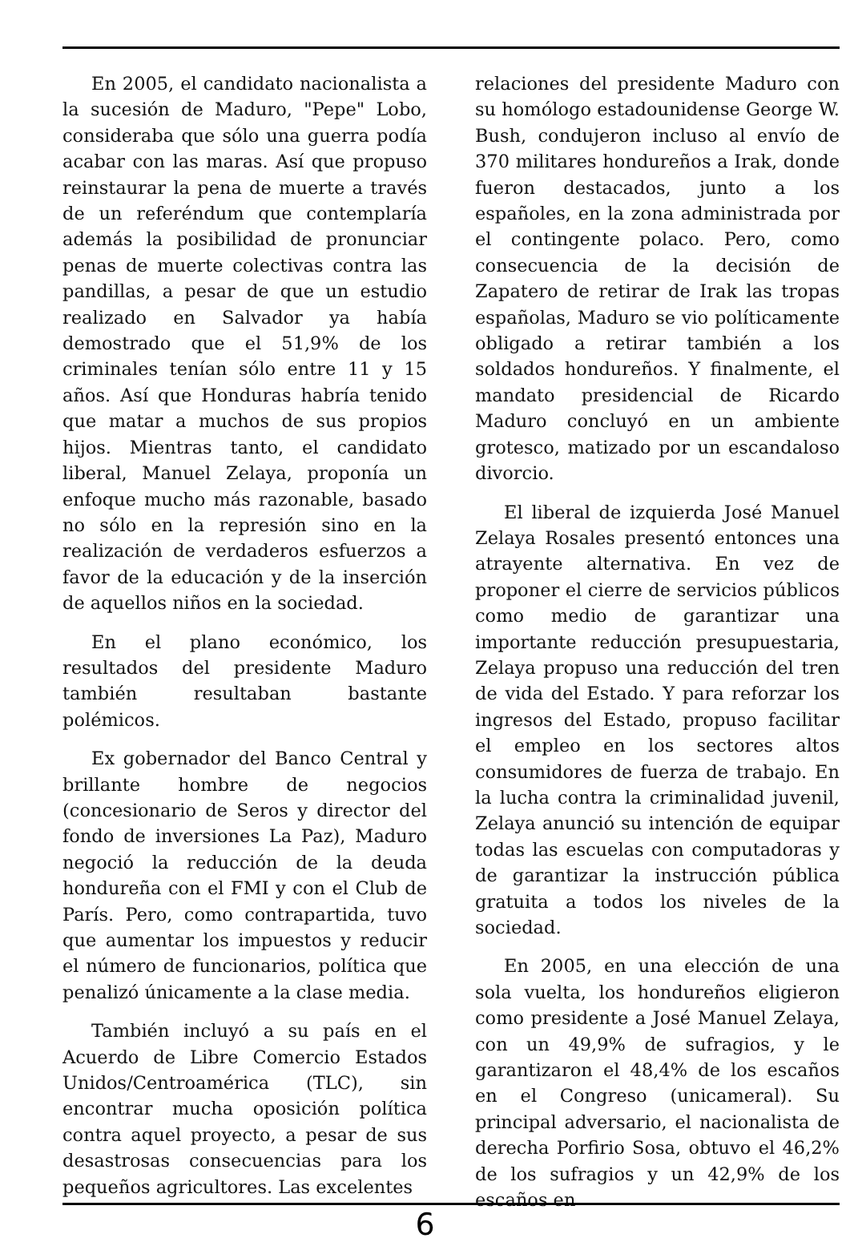En 2005, el candidato nacionalista a la sucesión de Maduro, "Pepe" Lobo, consideraba que sólo una guerra podía acabar con las maras. Así que propuso reinstaurar la pena de muerte a través de un referéndum que contemplaría además la posibilidad de pronunciar penas de muerte colectivas contra las pandillas, a pesar de que un estudio realizado en Salvador ya había demostrado que el 51,9% de los criminales tenían sólo entre 11 y 15 años. Así que Honduras habría tenido que matar a muchos de sus propios hijos. Mientras tanto, el candidato liberal, Manuel Zelaya, proponía un enfoque mucho más razonable, basado no sólo en la represión sino en la realización de verdaderos esfuerzos a favor de la educación y de la inserción de aquellos niños en la sociedad.
En el plano económico, los resultados del presidente Maduro también resultaban bastante polémicos.
Ex gobernador del Banco Central y brillante hombre de negocios (concesionario de Seros y director del fondo de inversiones La Paz), Maduro negoció la reducción de la deuda hondureña con el FMI y con el Club de París. Pero, como contrapartida, tuvo que aumentar los impuestos y reducir el número de funcionarios, política que penalizó únicamente a la clase media.
También incluyó a su país en el Acuerdo de Libre Comercio Estados Unidos/Centroamérica (TLC), sin encontrar mucha oposición política contra aquel proyecto, a pesar de sus desastrosas consecuencias para los pequeños agricultores. Las excelentes
relaciones del presidente Maduro con su homólogo estadounidense George W. Bush, condujeron incluso al envío de 370 militares hondureños a Irak, donde fueron destacados, junto a los españoles, en la zona administrada por el contingente polaco. Pero, como consecuencia de la decisión de Zapatero de retirar de Irak las tropas españolas, Maduro se vio políticamente obligado a retirar también a los soldados hondureños. Y finalmente, el mandato presidencial de Ricardo Maduro concluyó en un ambiente grotesco, matizado por un escandaloso divorcio.
El liberal de izquierda José Manuel Zelaya Rosales presentó entonces una atrayente alternativa. En vez de proponer el cierre de servicios públicos como medio de garantizar una importante reducción presupuestaria, Zelaya propuso una reducción del tren de vida del Estado. Y para reforzar los ingresos del Estado, propuso facilitar el empleo en los sectores altos consumidores de fuerza de trabajo. En la lucha contra la criminalidad juvenil, Zelaya anunció su intención de equipar todas las escuelas con computadoras y de garantizar la instrucción pública gratuita a todos los niveles de la sociedad.
En 2005, en una elección de una sola vuelta, los hondureños eligieron como presidente a José Manuel Zelaya, con un 49,9% de sufragios, y le garantizaron el 48,4% de los escaños en el Congreso (unicameral). Su principal adversario, el nacionalista de derecha Porfirio Sosa, obtuvo el 46,2% de los sufragios y un 42,9% de los escaños en
6